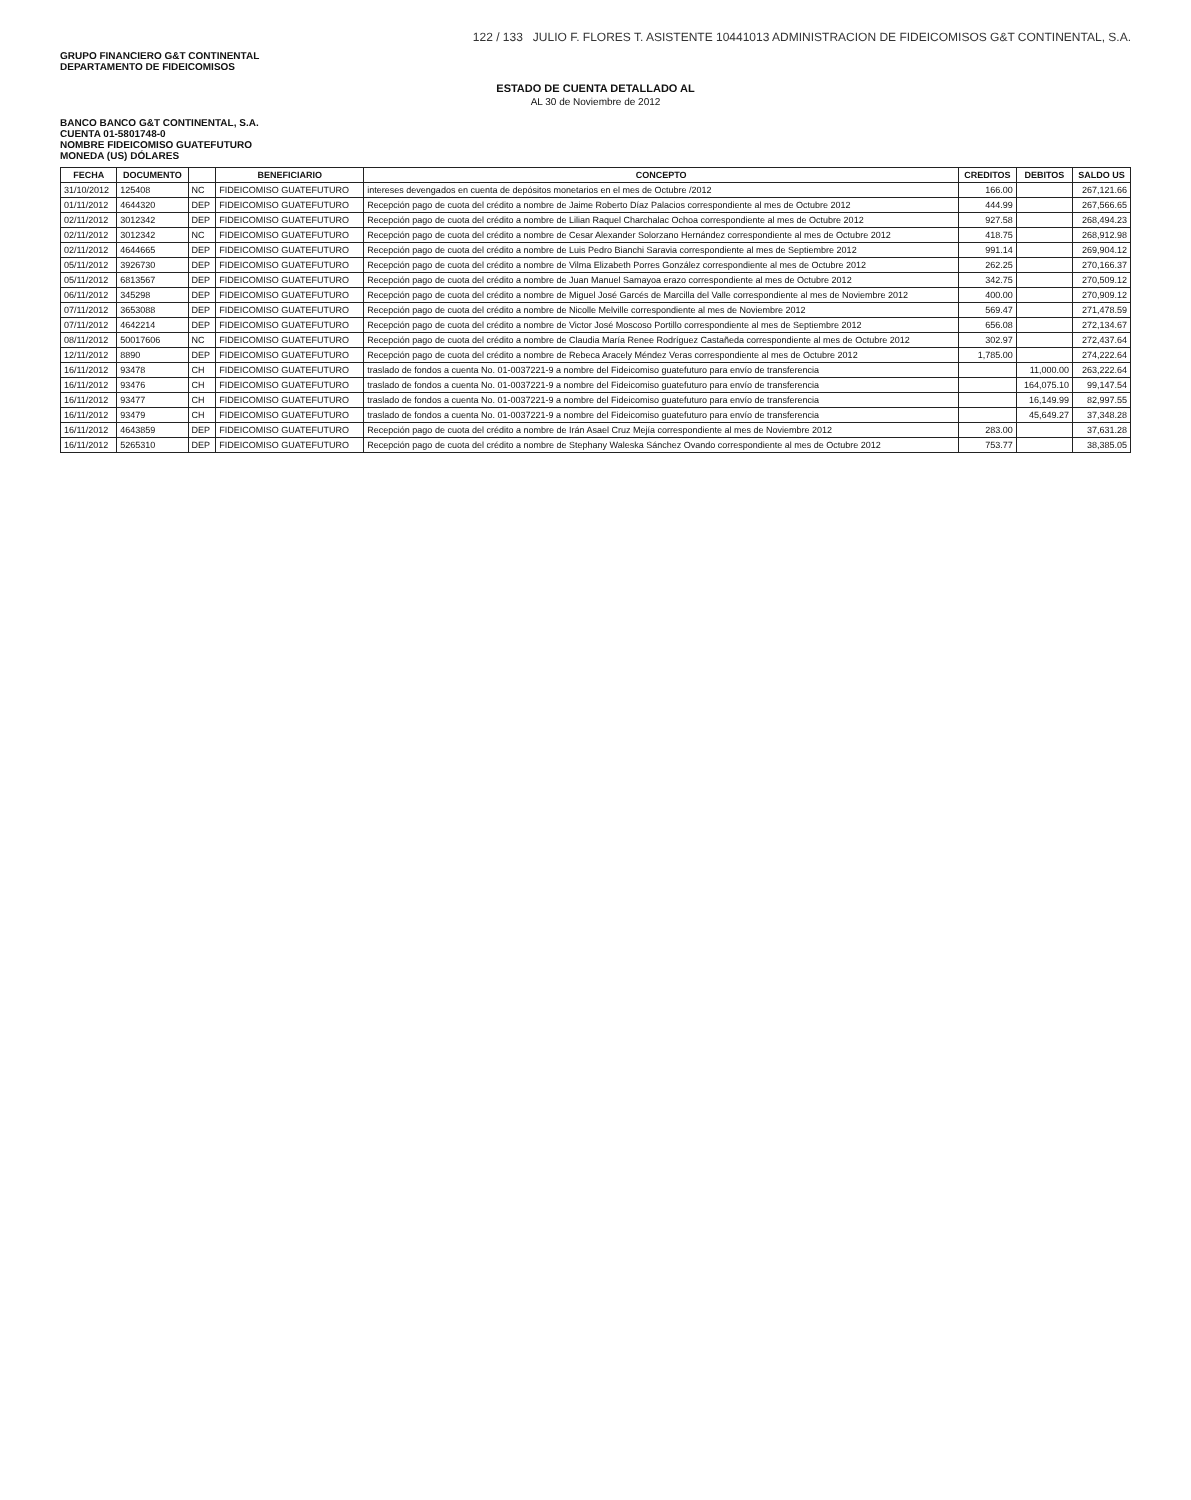122 / 133 JULIO F. FLORES T. ASISTENTE 10441013 ADMINISTRACION DE FIDEICOMISOS G&T CONTINENTAL, S.A.
GRUPO FINANCIERO G&T CONTINENTAL
DEPARTAMENTO DE FIDEICOMISOS
ESTADO DE CUENTA DETALLADO AL
AL 30 de Noviembre de 2012
BANCO BANCO G&T CONTINENTAL, S.A.
CUENTA 01-5801748-0
NOMBRE FIDEICOMISO GUATEFUTURO
MONEDA (US) DÓLARES
| FECHA | DOCUMENTO | | BENEFICIARIO | CONCEPTO | CREDITOS | DEBITOS | SALDO US |
| --- | --- | --- | --- | --- | --- | --- | --- |
| 31/10/2012 | 125408 | NC | FIDEICOMISO GUATEFUTURO | intereses devengados en cuenta de depósitos monetarios en el mes de Octubre /2012 | 166.00 | | 267,121.66 |
| 01/11/2012 | 4644320 | DEP | FIDEICOMISO GUATEFUTURO | Recepción pago de cuota del crédito a nombre de Jaime Roberto Díaz Palacios correspondiente al mes de Octubre 2012 | 444.99 | | 267,566.65 |
| 02/11/2012 | 3012342 | DEP | FIDEICOMISO GUATEFUTURO | Recepción pago de cuota del crédito a nombre de Lilian Raquel Charchalac Ochoa correspondiente al mes de Octubre 2012 | 927.58 | | 268,494.23 |
| 02/11/2012 | 3012342 | NC | FIDEICOMISO GUATEFUTURO | Recepción pago de cuota del crédito a nombre de Cesar Alexander Solorzano Hernández correspondiente al mes de Octubre 2012 | 418.75 | | 268,912.98 |
| 02/11/2012 | 4644665 | DEP | FIDEICOMISO GUATEFUTURO | Recepción pago de cuota del crédito a nombre de Luis Pedro Bianchi Saravia correspondiente al mes de Septiembre 2012 | 991.14 | | 269,904.12 |
| 05/11/2012 | 3926730 | DEP | FIDEICOMISO GUATEFUTURO | Recepción pago de cuota del crédito a nombre de Vilma Elizabeth Porres González correspondiente al mes de Octubre 2012 | 262.25 | | 270,166.37 |
| 05/11/2012 | 6813567 | DEP | FIDEICOMISO GUATEFUTURO | Recepción pago de cuota del crédito a nombre de Juan Manuel Samayoa erazo correspondiente al mes de Octubre 2012 | 342.75 | | 270,509.12 |
| 06/11/2012 | 345298 | DEP | FIDEICOMISO GUATEFUTURO | Recepción pago de cuota del crédito a nombre de Miguel José Garcés de Marcilla del Valle correspondiente al mes de Noviembre 2012 | 400.00 | | 270,909.12 |
| 07/11/2012 | 3653088 | DEP | FIDEICOMISO GUATEFUTURO | Recepción pago de cuota del crédito a nombre de Nicolle Melville correspondiente al mes de Noviembre 2012 | 569.47 | | 271,478.59 |
| 07/11/2012 | 4642214 | DEP | FIDEICOMISO GUATEFUTURO | Recepción pago de cuota del crédito a nombre de Victor José Moscoso Portillo correspondiente al mes de Septiembre 2012 | 656.08 | | 272,134.67 |
| 08/11/2012 | 50017606 | NC | FIDEICOMISO GUATEFUTURO | Recepción pago de cuota del crédito a nombre de Claudia María Renee Rodríguez Castañeda correspondiente al mes de Octubre 2012 | 302.97 | | 272,437.64 |
| 12/11/2012 | 8890 | DEP | FIDEICOMISO GUATEFUTURO | Recepción pago de cuota del crédito a nombre de Rebeca Aracely Méndez Veras correspondiente al mes de Octubre 2012 | 1,785.00 | | 274,222.64 |
| 16/11/2012 | 93478 | CH | FIDEICOMISO GUATEFUTURO | traslado de fondos a cuenta No. 01-0037221-9 a nombre del Fideicomiso guatefuturo para envío de transferencia | | 11,000.00 | 263,222.64 |
| 16/11/2012 | 93476 | CH | FIDEICOMISO GUATEFUTURO | traslado de fondos a cuenta No. 01-0037221-9 a nombre del Fideicomiso guatefuturo para envío de transferencia | | 164,075.10 | 99,147.54 |
| 16/11/2012 | 93477 | CH | FIDEICOMISO GUATEFUTURO | traslado de fondos a cuenta No. 01-0037221-9 a nombre del Fideicomiso guatefuturo para envío de transferencia | | 16,149.99 | 82,997.55 |
| 16/11/2012 | 93479 | CH | FIDEICOMISO GUATEFUTURO | traslado de fondos a cuenta No. 01-0037221-9 a nombre del Fideicomiso guatefuturo para envío de transferencia | | 45,649.27 | 37,348.28 |
| 16/11/2012 | 4643859 | DEP | FIDEICOMISO GUATEFUTURO | Recepción pago de cuota del crédito a nombre de Irán Asael Cruz Mejía correspondiente al mes de Noviembre 2012 | 283.00 | | 37,631.28 |
| 16/11/2012 | 5265310 | DEP | FIDEICOMISO GUATEFUTURO | Recepción pago de cuota del crédito a nombre de Stephany Waleska Sánchez Ovando correspondiente al mes de Octubre 2012 | 753.77 | | 38,385.05 |